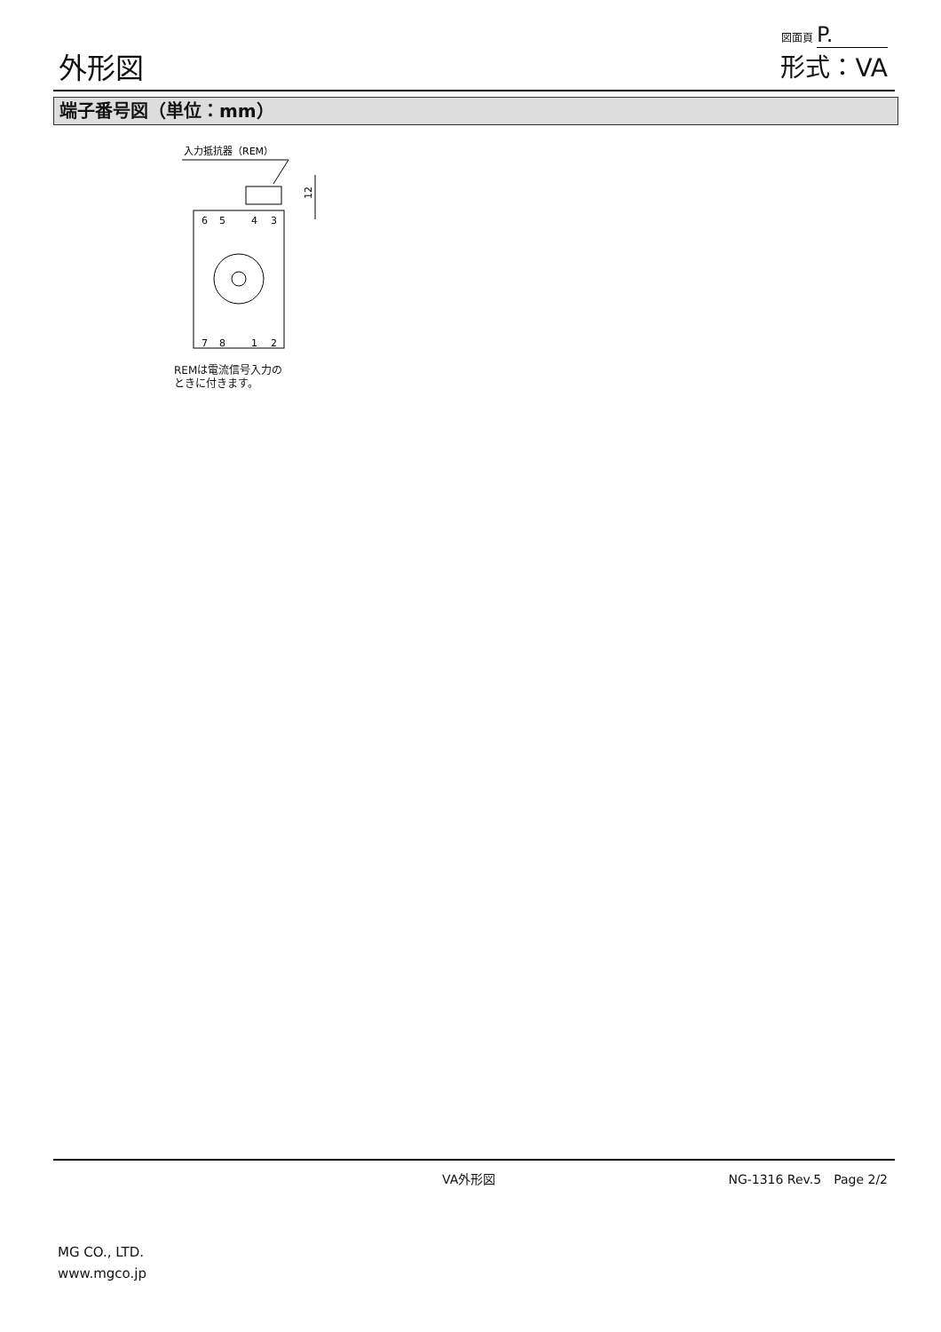外形図
図面頁 P.
形式：VA
端子番号図（単位：mm）
入力抵抗器（REM）
12
6
5
4
3
7
8
1
2
REMは電流信号入力の
ときに付きます。
VA外形図 NG-1316 Rev.5　Page 2/2
MG CO., LTD.
www.mgco.jp